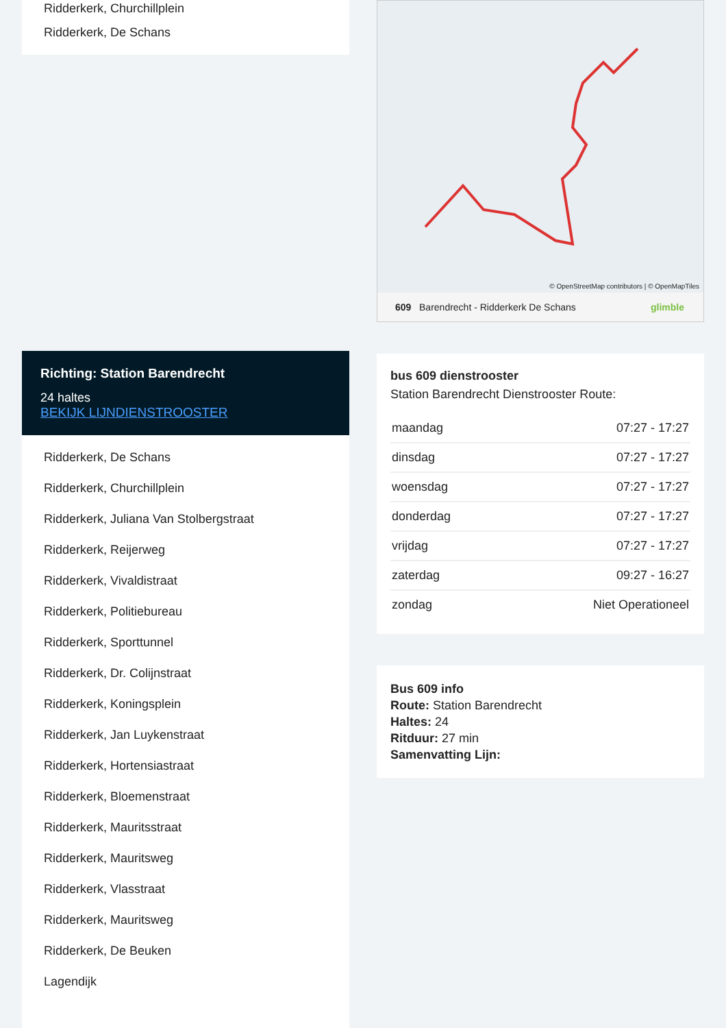Ridderkerk, Churchillplein
Ridderkerk, De Schans
Richting: Station Barendrecht
24 haltes
BEKIJK LIJNDIENSTROOSTER
Ridderkerk, De Schans
Ridderkerk, Churchillplein
Ridderkerk, Juliana Van Stolbergstraat
Ridderkerk, Reijerweg
Ridderkerk, Vivaldistraat
Ridderkerk, Politiebureau
Ridderkerk, Sporttunnel
Ridderkerk, Dr. Colijnstraat
Ridderkerk, Koningsplein
Ridderkerk, Jan Luykenstraat
Ridderkerk, Hortensiastraat
Ridderkerk, Bloemenstraat
Ridderkerk, Mauritsstraat
Ridderkerk, Mauritsweg
Ridderkerk, Vlasstraat
Ridderkerk, Mauritsweg
Ridderkerk, De Beuken
Lagendijk
© OpenStreetMap contributors | © OpenMapTiles
609 Barendrecht - Ridderkerk De Schans glimble
bus 609 dienstrooster
Station Barendrecht Dienstrooster Route:
| maandag | 07:27 - 17:27 |
| dinsdag | 07:27 - 17:27 |
| woensdag | 07:27 - 17:27 |
| donderdag | 07:27 - 17:27 |
| vrijdag | 07:27 - 17:27 |
| zaterdag | 09:27 - 16:27 |
| zondag | Niet Operationeel |
Bus 609 info
Route: Station Barendrecht
Haltes: 24
Ritduur: 27 min
Samenvatting Lijn: